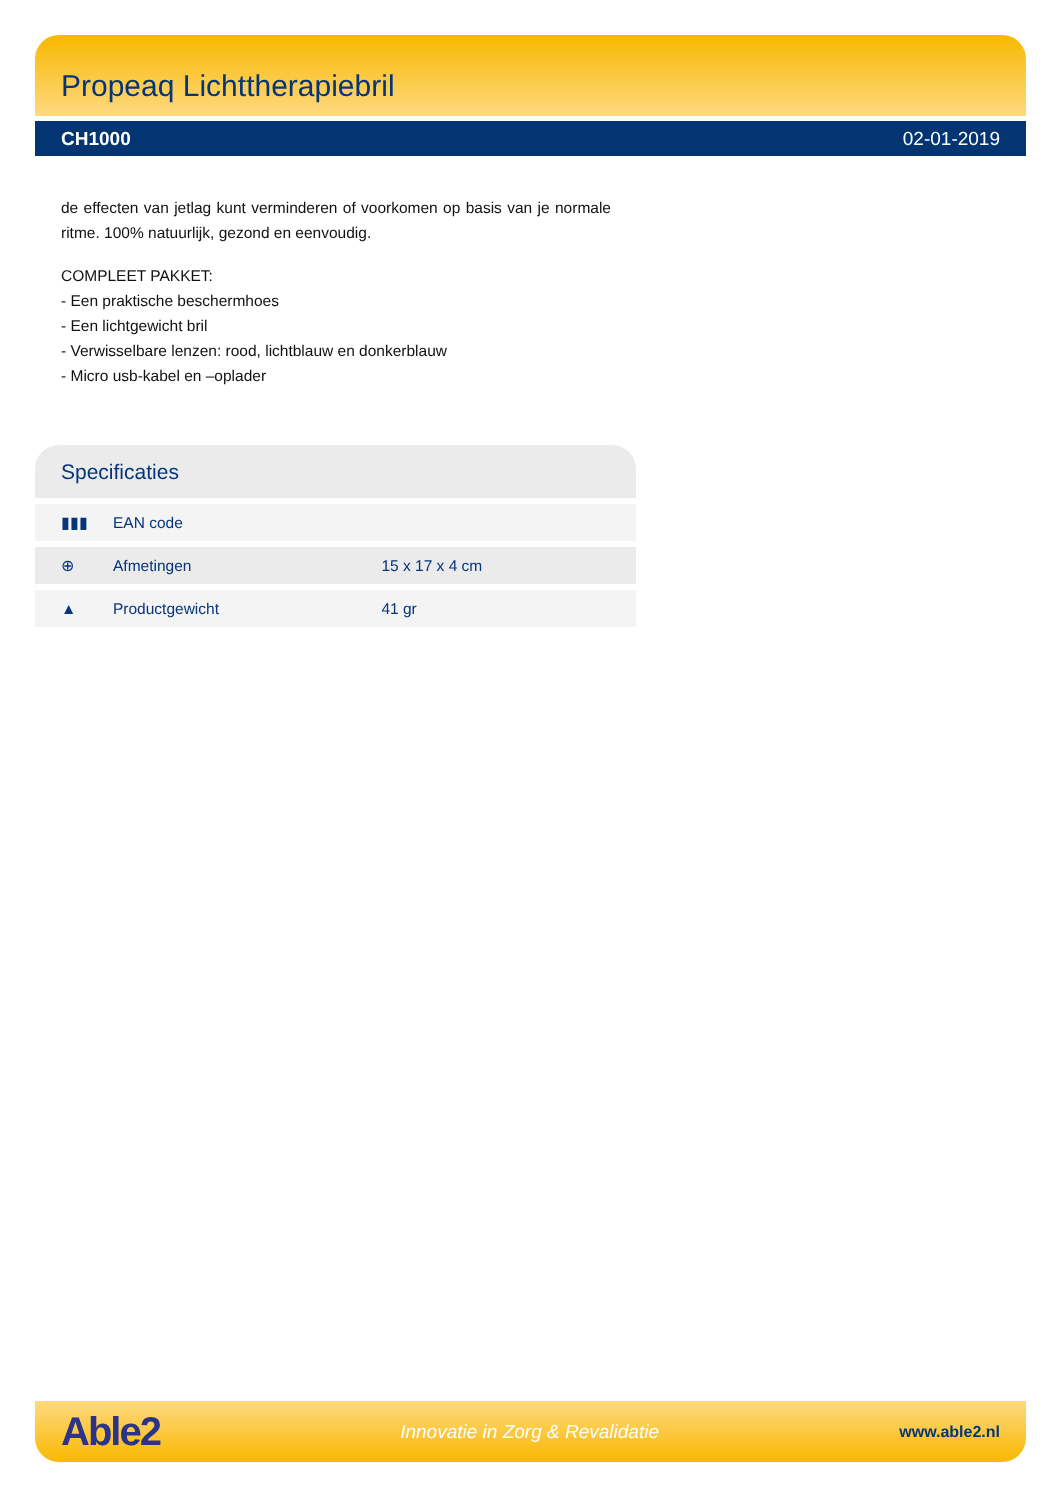Propeaq Lichttherapiebril
CH1000 02-01-2019
de effecten van jetlag kunt verminderen of voorkomen op basis van je normale ritme. 100% natuurlijk, gezond en eenvoudig.
COMPLEET PAKKET:
- Een praktische beschermhoes
- Een lichtgewicht bril
- Verwisselbare lenzen: rood, lichtblauw en donkerblauw
- Micro usb-kabel en –oplader
Specificaties
| ▮▮▮ | EAN code | |
| ⊕ | Afmetingen | 15 x 17 x 4 cm |
| ▲ | Productgewicht | 41 gr |
Able2 Innovatie in Zorg & Revalidatie www.able2.nl